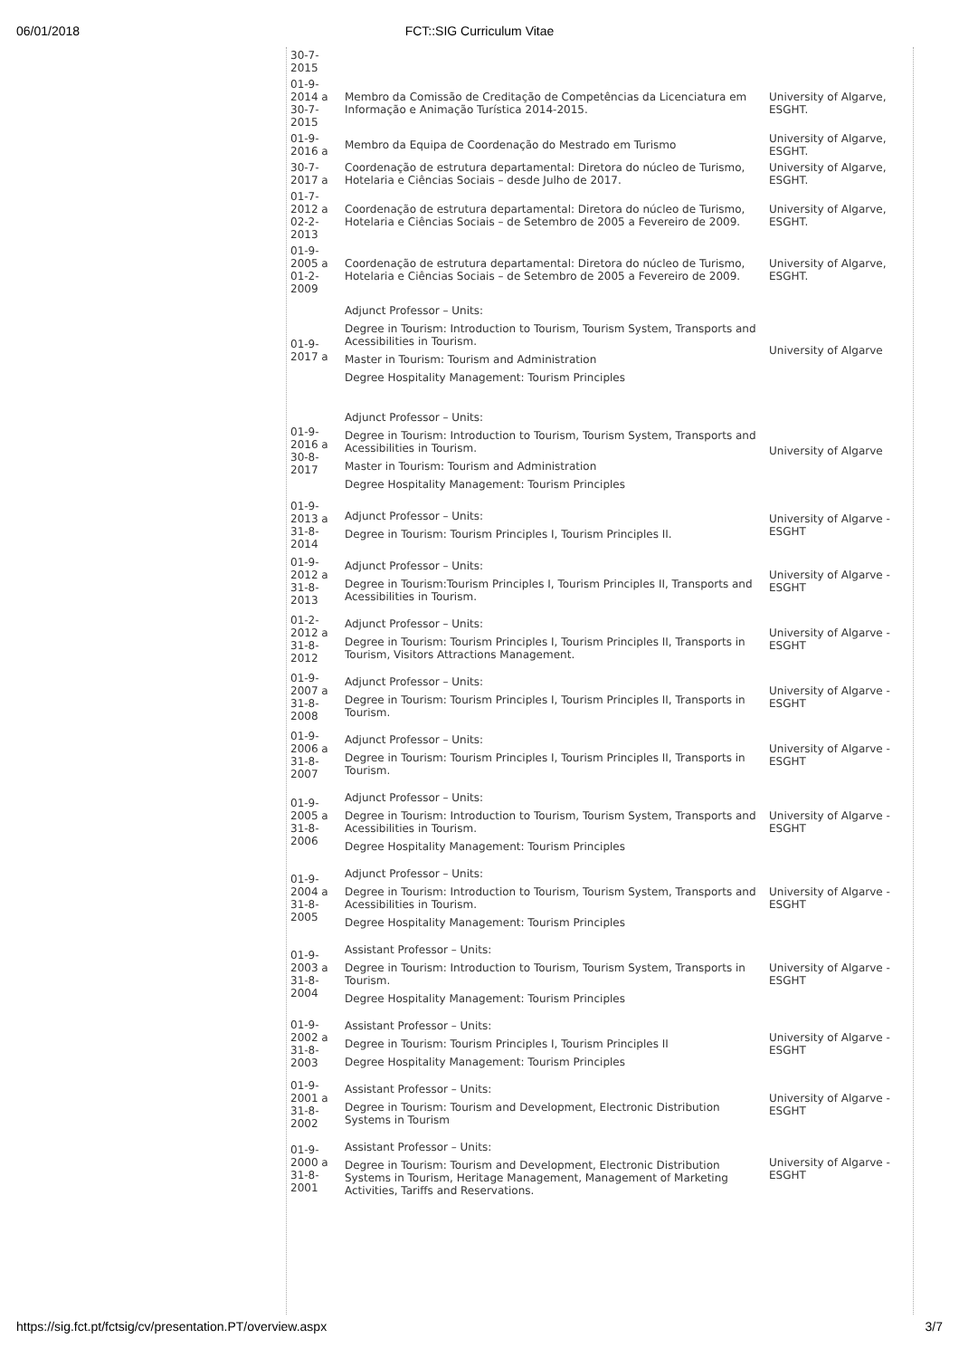06/01/2018
FCT::SIG Curriculum Vitae
| 30-7-2015 | | |
| 01-9-2014 a 30-7-2015 | Membro da Comissão de Creditação de Competências da Licenciatura em Informação e Animação Turística 2014-2015. | University of Algarve, ESGHT. |
| 01-9-2016 a | Membro da Equipa de Coordenação do Mestrado em Turismo | University of Algarve, ESGHT. |
| 30-7-2017 a | Coordenação de estrutura departamental: Diretora do núcleo de Turismo, Hotelaria e Ciências Sociais – desde Julho de 2017. | University of Algarve, ESGHT. |
| 01-7-2012 a 02-2-2013 | Coordenação de estrutura departamental: Diretora do núcleo de Turismo, Hotelaria e Ciências Sociais – de Setembro de 2005 a Fevereiro de 2009. | University of Algarve, ESGHT. |
| 01-9-2005 a 01-2-2009 | Coordenação de estrutura departamental: Diretora do núcleo de Turismo, Hotelaria e Ciências Sociais – de Setembro de 2005 a Fevereiro de 2009. | University of Algarve, ESGHT. |
| 01-9-2017 a | Adjunct Professor – Units: Degree in Tourism: Introduction to Tourism, Tourism System, Transports and Acessibilities in Tourism. Master in Tourism: Tourism and Administration Degree Hospitality Management: Tourism Principles | University of Algarve |
| 01-9-2016 a 30-8-2017 | Adjunct Professor – Units: Degree in Tourism: Introduction to Tourism, Tourism System, Transports and Acessibilities in Tourism. Master in Tourism: Tourism and Administration Degree Hospitality Management: Tourism Principles | University of Algarve |
| 01-9-2013 a 31-8-2014 | Adjunct Professor – Units: Degree in Tourism: Tourism Principles I, Tourism Principles II. | University of Algarve - ESGHT |
| 01-9-2012 a 31-8-2013 | Adjunct Professor – Units: Degree in Tourism:Tourism Principles I, Tourism Principles II, Transports and Acessibilities in Tourism. | University of Algarve - ESGHT |
| 01-2-2012 a 31-8-2012 | Adjunct Professor – Units: Degree in Tourism: Tourism Principles I, Tourism Principles II, Transports in Tourism, Visitors Attractions Management. | University of Algarve - ESGHT |
| 01-9-2007 a 31-8-2008 | Adjunct Professor – Units: Degree in Tourism: Tourism Principles I, Tourism Principles II, Transports in Tourism. | University of Algarve - ESGHT |
| 01-9-2006 a 31-8-2007 | Adjunct Professor – Units: Degree in Tourism: Tourism Principles I, Tourism Principles II, Transports in Tourism. | University of Algarve - ESGHT |
| 01-9-2005 a 31-8-2006 | Adjunct Professor – Units: Degree in Tourism: Introduction to Tourism, Tourism System, Transports and Acessibilities in Tourism. Degree Hospitality Management: Tourism Principles | University of Algarve - ESGHT |
| 01-9-2004 a 31-8-2005 | Adjunct Professor – Units: Degree in Tourism: Introduction to Tourism, Tourism System, Transports and Acessibilities in Tourism. Degree Hospitality Management: Tourism Principles | University of Algarve - ESGHT |
| 01-9-2003 a 31-8-2004 | Assistant Professor – Units: Degree in Tourism: Introduction to Tourism, Tourism System, Transports in Tourism. Degree Hospitality Management: Tourism Principles | University of Algarve - ESGHT |
| 01-9-2002 a 31-8-2003 | Assistant Professor – Units: Degree in Tourism: Tourism Principles I, Tourism Principles II Degree Hospitality Management: Tourism Principles | University of Algarve - ESGHT |
| 01-9-2001 a 31-8-2002 | Assistant Professor – Units: Degree in Tourism: Tourism and Development, Electronic Distribution Systems in Tourism | University of Algarve - ESGHT |
| 01-9-2000 a 31-8-2001 | Assistant Professor – Units: Degree in Tourism: Tourism and Development, Electronic Distribution Systems in Tourism, Heritage Management, Management of Marketing Activities, Tariffs and Reservations. | University of Algarve - ESGHT |
https://sig.fct.pt/fctsig/cv/presentation.PT/overview.aspx 3/7